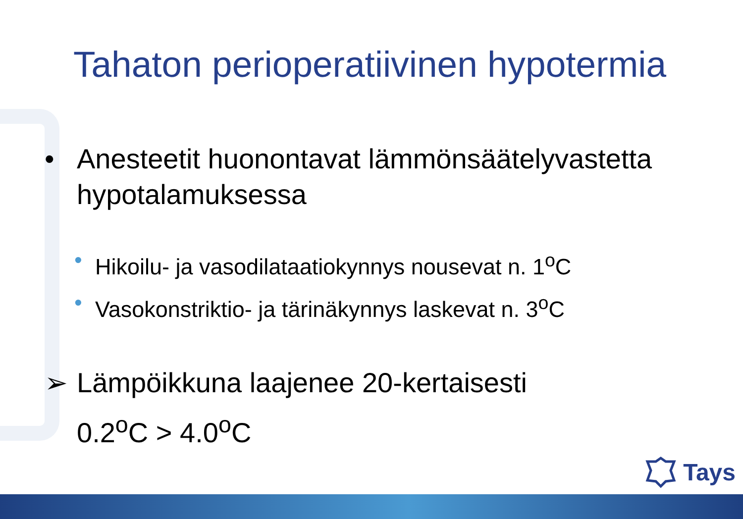Tahaton perioperatiivinen hypotermia
• Anesteetit huonontavat lämmönsäätelyvastetta hypotalamuksessa
• Hikoilu- ja vasodilataatiokynnys nousevat n. 1<sup>o</sup>C
• Vasokonstriktio- ja tärinäkynnys laskevat n. 3<sup>o</sup>C
➢ Lämpöikkuna laajenee 20-kertaisesti
0.2<sup>o</sup>C > 4.0<sup>o</sup>C
Tays